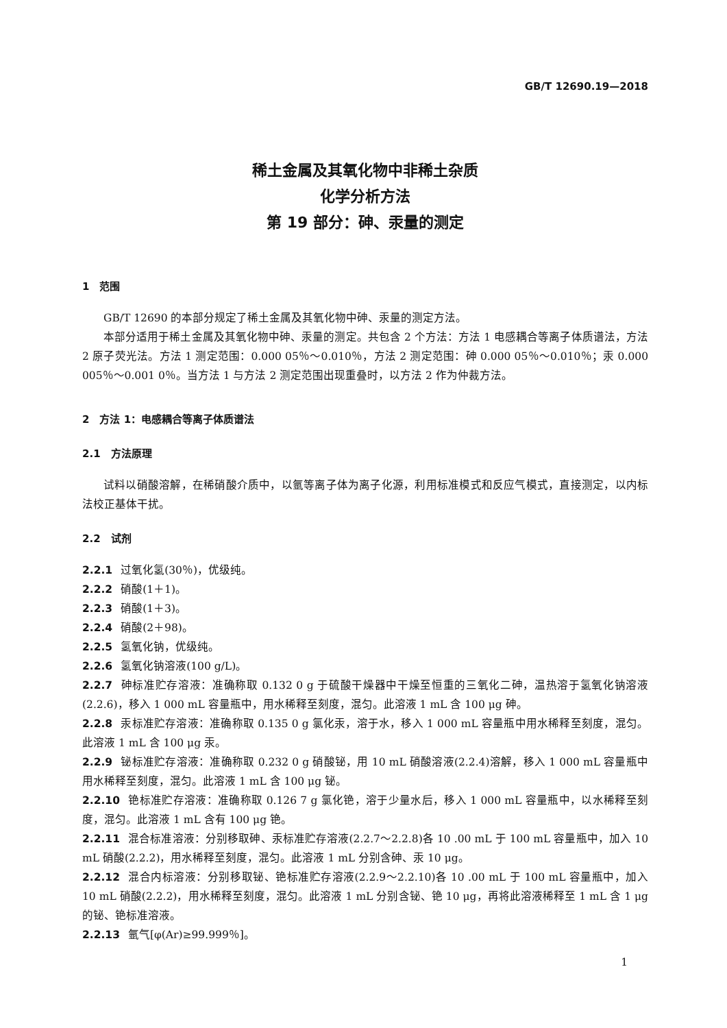GB/T 12690.19—2018
稀土金属及其氧化物中非稀土杂质
化学分析方法
第 19 部分：砷、汞量的测定
1　范围
GB/T 12690 的本部分规定了稀土金属及其氧化物中砷、汞量的测定方法。
本部分适用于稀土金属及其氧化物中砷、汞量的测定。共包含 2 个方法：方法 1 电感耦合等离子体质谱法，方法 2 原子荧光法。方法 1 测定范围：0.000 05％～0.010％，方法 2 测定范围：砷 0.000 05％～0.010％；汞 0.000 005％～0.001 0％。当方法 1 与方法 2 测定范围出现重叠时，以方法 2 作为仲裁方法。
2　方法 1：电感耦合等离子体质谱法
2.1　方法原理
试料以硝酸溶解，在稀硝酸介质中，以氩等离子体为离子化源，利用标准模式和反应气模式，直接测定，以内标法校正基体干扰。
2.2　试剂
2.2.1 过氧化氢(30％)，优级纯。
2.2.2 硝酸(1＋1)。
2.2.3 硝酸(1＋3)。
2.2.4 硝酸(2＋98)。
2.2.5 氢氧化钠，优级纯。
2.2.6 氢氧化钠溶液(100 g/L)。
2.2.7 砷标准贮存溶液：准确称取 0.132 0 g 于硫酸干燥器中干燥至恒重的三氧化二砷，温热溶于氢氧化钠溶液(2.2.6)，移入 1 000 mL 容量瓶中，用水稀释至刻度，混匀。此溶液 1 mL 含 100 μg 砷。
2.2.8 汞标准贮存溶液：准确称取 0.135 0 g 氯化汞，溶于水，移入 1 000 mL 容量瓶中用水稀释至刻度，混匀。此溶液 1 mL 含 100 μg 汞。
2.2.9 铋标准贮存溶液：准确称取 0.232 0 g 硝酸铋，用 10 mL 硝酸溶液(2.2.4)溶解，移入 1 000 mL 容量瓶中用水稀释至刻度，混匀。此溶液 1 mL 含 100 μg 铋。
2.2.10 铯标准贮存溶液：准确称取 0.126 7 g 氯化铯，溶于少量水后，移入 1 000 mL 容量瓶中，以水稀释至刻度，混匀。此溶液 1 mL 含有 100 μg 铯。
2.2.11 混合标准溶液：分别移取砷、汞标准贮存溶液(2.2.7～2.2.8)各 10 .00 mL 于 100 mL 容量瓶中，加入 10 mL 硝酸(2.2.2)，用水稀释至刻度，混匀。此溶液 1 mL 分别含砷、汞 10 μg。
2.2.12 混合内标溶液：分别移取铋、铯标准贮存溶液(2.2.9～2.2.10)各 10 .00 mL 于 100 mL 容量瓶中，加入 10 mL 硝酸(2.2.2)，用水稀释至刻度，混匀。此溶液 1 mL 分别含铋、铯 10 μg，再将此溶液稀释至 1 mL 含 1 μg 的铋、铯标准溶液。
2.2.13 氩气[φ(Ar)≥99.999％]。
1